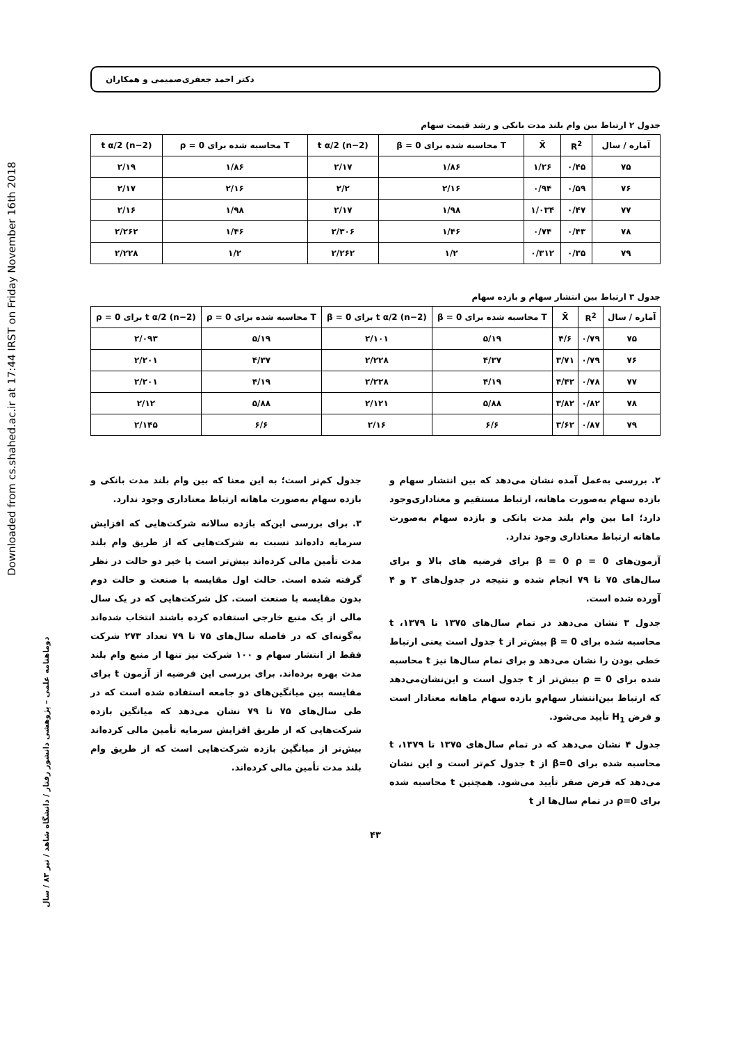Downloaded from cs.shahed.ac.ir at 17:44 IRST on Friday November 16th 2018
دوماهنامه علمی – پژوهشی دانشور رفتار / دانشگاه شاهد / تیر ۸۳ / سال
دکتر احمد جعفری‌صمیمی و همکاران
جدول ۲ ارتباط بین وام بلند مدت بانکی و رشد قیمت سهام
| آماره / سال | R<sup>2</sup> | X̄ | T محاسبه شده برای β = 0 | t α/2 (n−2) | T محاسبه شده برای ρ = 0 | t α/2 (n−2) |
| --- | --- | --- | --- | --- | --- | --- |
| ۷۵ | ۰/۴۵ | ۱/۲۶ | ۱/۸۶ | ۲/۱۷ | ۱/۸۶ | ۲/۱۹ |
| ۷۶ | ۰/۵۹ | ۰/۹۴ | ۲/۱۶ | ۲/۲ | ۲/۱۶ | ۲/۱۷ |
| ۷۷ | ۰/۴۷ | ۱/۰۳۴ | ۱/۹۸ | ۲/۱۷ | ۱/۹۸ | ۲/۱۶ |
| ۷۸ | ۰/۴۳ | ۰/۷۴ | ۱/۴۶ | ۲/۳۰۶ | ۱/۴۶ | ۲/۲۶۲ |
| ۷۹ | ۰/۳۵ | ۰/۳۱۲ | ۱/۲ | ۲/۲۶۲ | ۱/۲ | ۲/۲۲۸ |
جدول ۳ ارتباط بین انتشار سهام و بازده سهام
| آماره / سال | R<sup>2</sup> | X̄ | T محاسبه شده برای β = 0 | t α/2 (n−2) برای β = 0 | T محاسبه شده برای ρ = 0 | t α/2 (n−2) برای ρ = 0 |
| --- | --- | --- | --- | --- | --- | --- |
| ۷۵ | ۰/۷۹ | ۴/۶ | ۵/۱۹ | ۲/۱۰۱ | ۵/۱۹ | ۲/۰۹۳ |
| ۷۶ | ۰/۷۹ | ۳/۷۱ | ۴/۳۷ | ۲/۲۲۸ | ۴/۳۷ | ۲/۲۰۱ |
| ۷۷ | ۰/۷۸ | ۴/۴۲ | ۴/۱۹ | ۲/۲۲۸ | ۴/۱۹ | ۲/۲۰۱ |
| ۷۸ | ۰/۸۲ | ۳/۸۲ | ۵/۸۸ | ۲/۱۲۱ | ۵/۸۸ | ۲/۱۲ |
| ۷۹ | ۰/۸۷ | ۳/۶۲ | ۶/۶ | ۲/۱۶ | ۶/۶ | ۲/۱۴۵ |
۲. بررسی به‌عمل آمده نشان می‌دهد که بین انتشار سهام و بازده سهام به‌صورت ماهانه، ارتباط مستقیم و معناداری‌وجود دارد؛ اما بین وام بلند مدت بانکی و بازده سهام به‌صورت ماهانه ارتباط معناداری وجود ندارد.
آزمون‌های β = 0 ρ = 0 برای فرضیه های بالا و برای سال‌های ۷۵ تا ۷۹ انجام شده و نتیجه در جدول‌های ۳ و ۴ آورده شده است.
جدول ۳ نشان می‌دهد در تمام سال‌های ۱۳۷۵ تا ۱۳۷۹، t محاسبه شده برای β = 0 بیش‌تر از t جدول است یعنی ارتباط خطی بودن را نشان می‌دهد و برای تمام سال‌ها نیز t محاسبه شده برای ρ = 0 بیش‌تر از t جدول است و این‌نشان‌می‌دهد که ارتباط بین‌انتشار سهام‌و بازده سهام ماهانه معنادار است و فرض H<sub>1</sub> تأیید می‌شود.
جدول ۴ نشان می‌دهد که در تمام سال‌های ۱۳۷۵ تا ۱۳۷۹، t محاسبه شده برای β=0 از t جدول کم‌تر است و این نشان می‌دهد که فرض صفر تأیید می‌شود. همچنین t محاسبه شده برای ρ=0 در تمام سال‌ها از t
جدول کم‌تر است؛ به این معنا که بین وام بلند مدت بانکی و بازده سهام به‌صورت ماهانه ارتباط معناداری وجود ندارد.
۳. برای بررسی این‌که بازده سالانه شرکت‌هایی که افزایش سرمایه داده‌اند نسبت به شرکت‌هایی که از طریق وام بلند مدت تأمین مالی کرده‌اند بیش‌تر است یا خیر دو حالت در نظر گرفته شده است. حالت اول مقایسه با صنعت و حالت دوم بدون مقایسه با صنعت است. کل شرکت‌هایی که در یک سال مالی از یک منبع خارجی استفاده کرده باشند انتخاب شده‌اند به‌گونه‌ای که در فاصله سال‌های ۷۵ تا ۷۹ تعداد ۲۷۳ شرکت فقط از انتشار سهام و ۱۰۰ شرکت نیز تنها از منبع وام بلند مدت بهره برده‌اند. برای بررسی این فرضیه از آزمون t برای مقایسه بین میانگین‌های دو جامعه استفاده شده است که در طی سال‌های ۷۵ تا ۷۹ نشان می‌دهد که میانگین بازده شرکت‌هایی که از طریق افزایش سرمایه تأمین مالی کرده‌اند بیش‌تر از میانگین بازده شرکت‌هایی است که از طریق وام بلند مدت تأمین مالی کرده‌اند.
۴۳